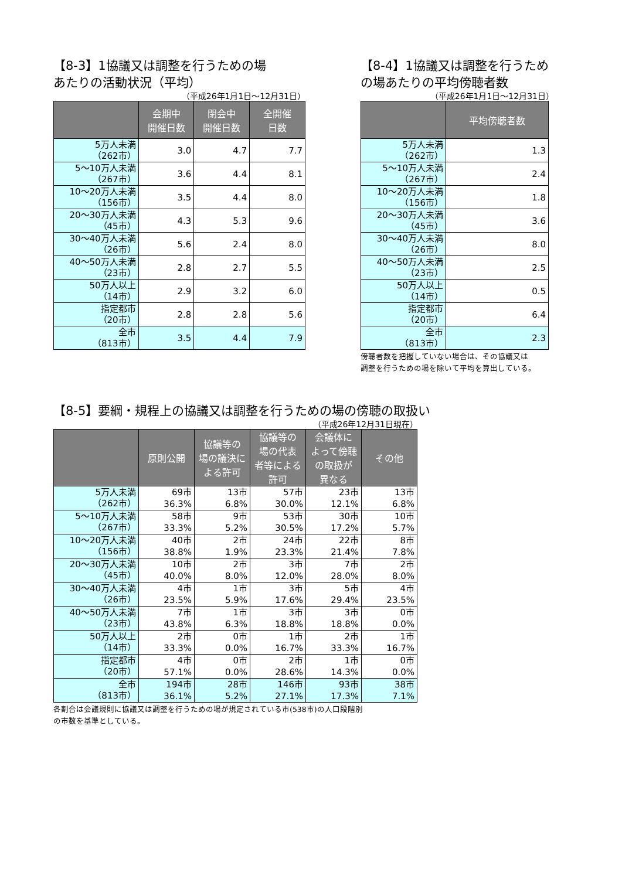【8-3】1協議又は調整を行うための場
あたりの活動状況（平均）
（平成26年1月1日～12月31日）
| | 会期中 開催日数 | 閉会中 開催日数 | 全開催 日数 |
| --- | --- | --- | --- |
| 5万人未満 （262市） | 3.0 | 4.7 | 7.7 |
| 5～10万人未満 （267市） | 3.6 | 4.4 | 8.1 |
| 10～20万人未満 （156市） | 3.5 | 4.4 | 8.0 |
| 20～30万人未満 （45市） | 4.3 | 5.3 | 9.6 |
| 30～40万人未満 （26市） | 5.6 | 2.4 | 8.0 |
| 40～50万人未満 （23市） | 2.8 | 2.7 | 5.5 |
| 50万人以上 （14市） | 2.9 | 3.2 | 6.0 |
| 指定都市 （20市） | 2.8 | 2.8 | 5.6 |
| 全市 （813市） | 3.5 | 4.4 | 7.9 |
【8-4】1協議又は調整を行うため
の場あたりの平均傍聴者数
（平成26年1月1日～12月31日）
| | 平均傍聴者数 |
| --- | --- |
| 5万人未満 （262市） | 1.3 |
| 5～10万人未満 （267市） | 2.4 |
| 10～20万人未満 （156市） | 1.8 |
| 20～30万人未満 （45市） | 3.6 |
| 30～40万人未満 （26市） | 8.0 |
| 40～50万人未満 （23市） | 2.5 |
| 50万人以上 （14市） | 0.5 |
| 指定都市 （20市） | 6.4 |
| 全市 （813市） | 2.3 |
傍聴者数を把握していない場合は、その協議又は
調整を行うための場を除いて平均を算出している。
【8-5】要綱・規程上の協議又は調整を行うための場の傍聴の取扱い
（平成26年12月31日現在）
| | 原則公開 | 協議等の 場の議決に よる許可 | 協議等の 場の代表 者等による 許可 | 会議体に よって傍聴 の取扱が 異なる | その他 |
| --- | --- | --- | --- | --- | --- |
| 5万人未満 （262市） | 69市 36.3% | 13市 6.8% | 57市 30.0% | 23市 12.1% | 13市 6.8% |
| 5～10万人未満 （267市） | 58市 33.3% | 9市 5.2% | 53市 30.5% | 30市 17.2% | 10市 5.7% |
| 10～20万人未満 （156市） | 40市 38.8% | 2市 1.9% | 24市 23.3% | 22市 21.4% | 8市 7.8% |
| 20～30万人未満 （45市） | 10市 40.0% | 2市 8.0% | 3市 12.0% | 7市 28.0% | 2市 8.0% |
| 30～40万人未満 （26市） | 4市 23.5% | 1市 5.9% | 3市 17.6% | 5市 29.4% | 4市 23.5% |
| 40～50万人未満 （23市） | 7市 43.8% | 1市 6.3% | 3市 18.8% | 3市 18.8% | 0市 0.0% |
| 50万人以上 （14市） | 2市 33.3% | 0市 0.0% | 1市 16.7% | 2市 33.3% | 1市 16.7% |
| 指定都市 （20市） | 4市 57.1% | 0市 0.0% | 2市 28.6% | 1市 14.3% | 0市 0.0% |
| 全市 （813市） | 194市 36.1% | 28市 5.2% | 146市 27.1% | 93市 17.3% | 38市 7.1% |
各割合は会議規則に協議又は調整を行うための場が規定されている市(538市)の人口段階別
の市数を基準としている。